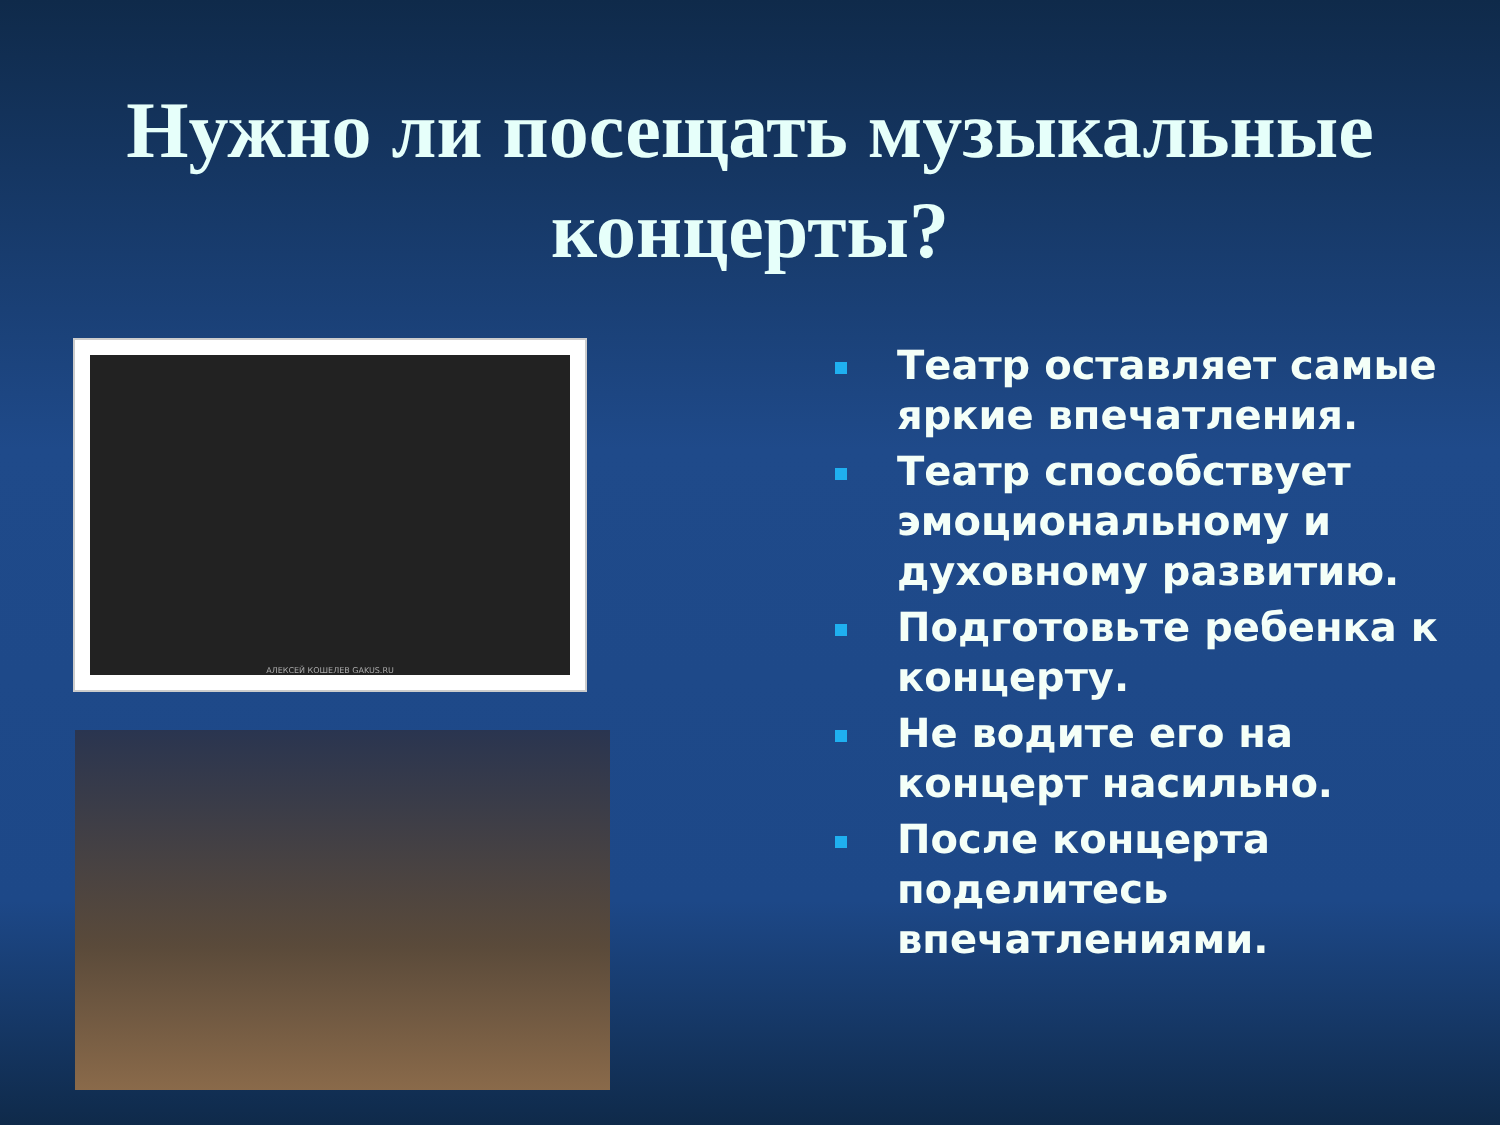Нужно ли посещать музыкальные концерты?
АЛЕКСЕЙ КОШЕЛЕВ GAKUS.RU
Театр оставляет самые яркие впечатления.
Театр способствует эмоциональному и духовному развитию.
Подготовьте ребенка к концерту.
Не водите его на концерт насильно.
После концерта поделитесь впечатлениями.